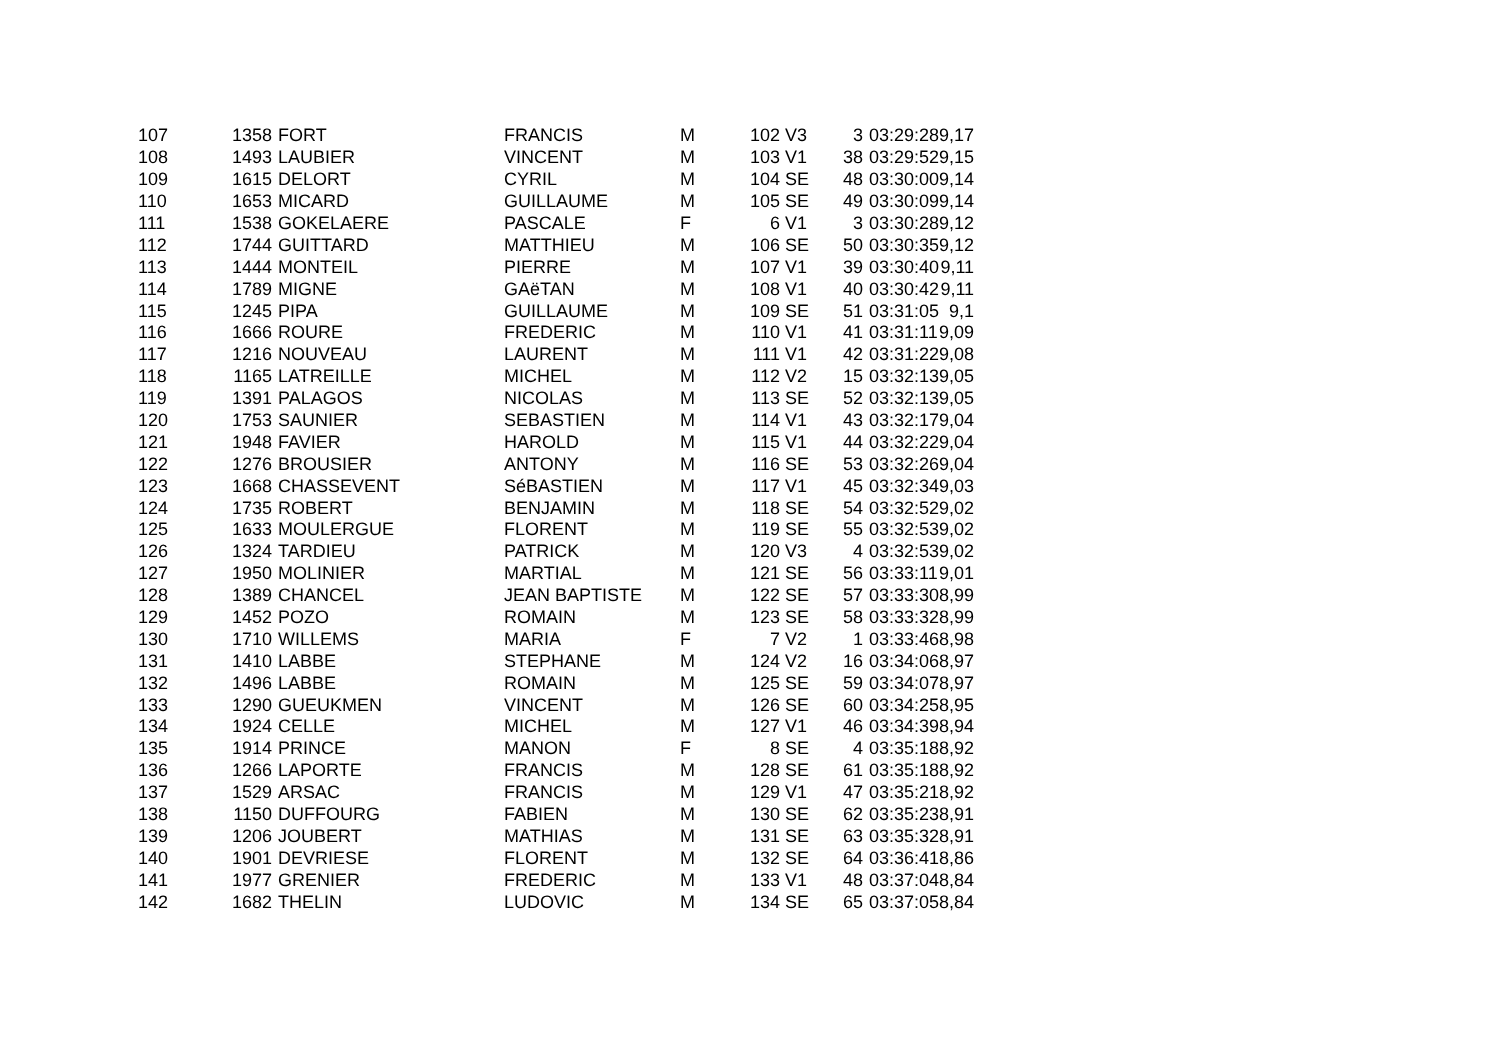| 107 | 1358 | FORT | FRANCIS | M | 102 | V3 | 3 | 03:29:28 | 9,17 |
| 108 | 1493 | LAUBIER | VINCENT | M | 103 | V1 | 38 | 03:29:52 | 9,15 |
| 109 | 1615 | DELORT | CYRIL | M | 104 | SE | 48 | 03:30:00 | 9,14 |
| 110 | 1653 | MICARD | GUILLAUME | M | 105 | SE | 49 | 03:30:09 | 9,14 |
| 111 | 1538 | GOKELAERE | PASCALE | F | 6 | V1 | 3 | 03:30:28 | 9,12 |
| 112 | 1744 | GUITTARD | MATTHIEU | M | 106 | SE | 50 | 03:30:35 | 9,12 |
| 113 | 1444 | MONTEIL | PIERRE | M | 107 | V1 | 39 | 03:30:40 | 9,11 |
| 114 | 1789 | MIGNE | GAëTAN | M | 108 | V1 | 40 | 03:30:42 | 9,11 |
| 115 | 1245 | PIPA | GUILLAUME | M | 109 | SE | 51 | 03:31:05 | 9,1 |
| 116 | 1666 | ROURE | FREDERIC | M | 110 | V1 | 41 | 03:31:11 | 9,09 |
| 117 | 1216 | NOUVEAU | LAURENT | M | 111 | V1 | 42 | 03:31:22 | 9,08 |
| 118 | 1165 | LATREILLE | MICHEL | M | 112 | V2 | 15 | 03:32:13 | 9,05 |
| 119 | 1391 | PALAGOS | NICOLAS | M | 113 | SE | 52 | 03:32:13 | 9,05 |
| 120 | 1753 | SAUNIER | SEBASTIEN | M | 114 | V1 | 43 | 03:32:17 | 9,04 |
| 121 | 1948 | FAVIER | HAROLD | M | 115 | V1 | 44 | 03:32:22 | 9,04 |
| 122 | 1276 | BROUSIER | ANTONY | M | 116 | SE | 53 | 03:32:26 | 9,04 |
| 123 | 1668 | CHASSEVENT | SéBASTIEN | M | 117 | V1 | 45 | 03:32:34 | 9,03 |
| 124 | 1735 | ROBERT | BENJAMIN | M | 118 | SE | 54 | 03:32:52 | 9,02 |
| 125 | 1633 | MOULERGUE | FLORENT | M | 119 | SE | 55 | 03:32:53 | 9,02 |
| 126 | 1324 | TARDIEU | PATRICK | M | 120 | V3 | 4 | 03:32:53 | 9,02 |
| 127 | 1950 | MOLINIER | MARTIAL | M | 121 | SE | 56 | 03:33:11 | 9,01 |
| 128 | 1389 | CHANCEL | JEAN BAPTISTE | M | 122 | SE | 57 | 03:33:30 | 8,99 |
| 129 | 1452 | POZO | ROMAIN | M | 123 | SE | 58 | 03:33:32 | 8,99 |
| 130 | 1710 | WILLEMS | MARIA | F | 7 | V2 | 1 | 03:33:46 | 8,98 |
| 131 | 1410 | LABBE | STEPHANE | M | 124 | V2 | 16 | 03:34:06 | 8,97 |
| 132 | 1496 | LABBE | ROMAIN | M | 125 | SE | 59 | 03:34:07 | 8,97 |
| 133 | 1290 | GUEUKMEN | VINCENT | M | 126 | SE | 60 | 03:34:25 | 8,95 |
| 134 | 1924 | CELLE | MICHEL | M | 127 | V1 | 46 | 03:34:39 | 8,94 |
| 135 | 1914 | PRINCE | MANON | F | 8 | SE | 4 | 03:35:18 | 8,92 |
| 136 | 1266 | LAPORTE | FRANCIS | M | 128 | SE | 61 | 03:35:18 | 8,92 |
| 137 | 1529 | ARSAC | FRANCIS | M | 129 | V1 | 47 | 03:35:21 | 8,92 |
| 138 | 1150 | DUFFOURG | FABIEN | M | 130 | SE | 62 | 03:35:23 | 8,91 |
| 139 | 1206 | JOUBERT | MATHIAS | M | 131 | SE | 63 | 03:35:32 | 8,91 |
| 140 | 1901 | DEVRIESE | FLORENT | M | 132 | SE | 64 | 03:36:41 | 8,86 |
| 141 | 1977 | GRENIER | FREDERIC | M | 133 | V1 | 48 | 03:37:04 | 8,84 |
| 142 | 1682 | THELIN | LUDOVIC | M | 134 | SE | 65 | 03:37:05 | 8,84 |